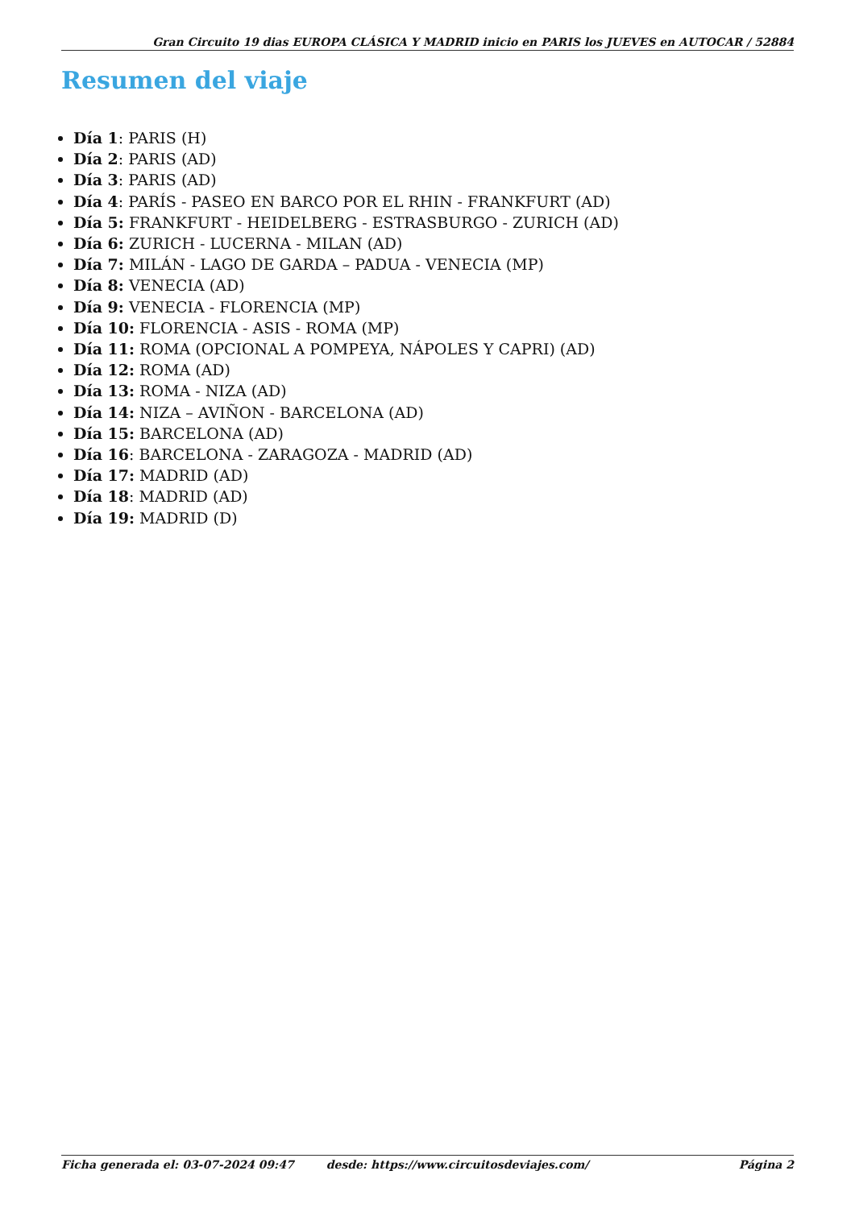Gran Circuito 19 dias EUROPA CLÁSICA Y MADRID inicio en PARIS los JUEVES en AUTOCAR / 52884
Resumen del viaje
Día 1: PARIS (H)
Día 2: PARIS (AD)
Día 3: PARIS (AD)
Día 4: PARÍS - PASEO EN BARCO POR EL RHIN - FRANKFURT (AD)
Día 5: FRANKFURT - HEIDELBERG - ESTRASBURGO - ZURICH (AD)
Día 6: ZURICH - LUCERNA - MILAN (AD)
Día 7: MILÁN - LAGO DE GARDA – PADUA - VENECIA (MP)
Día 8: VENECIA (AD)
Día 9: VENECIA - FLORENCIA (MP)
Día 10: FLORENCIA - ASIS - ROMA (MP)
Día 11: ROMA (OPCIONAL A POMPEYA, NÁPOLES Y CAPRI) (AD)
Día 12: ROMA (AD)
Día 13: ROMA - NIZA (AD)
Día 14: NIZA – AVIÑON - BARCELONA (AD)
Día 15: BARCELONA (AD)
Día 16: BARCELONA - ZARAGOZA - MADRID (AD)
Día 17: MADRID (AD)
Día 18: MADRID (AD)
Día 19: MADRID (D)
Ficha generada el: 03-07-2024 09:47 desde: https://www.circuitosdeviajes.com/ Página 2